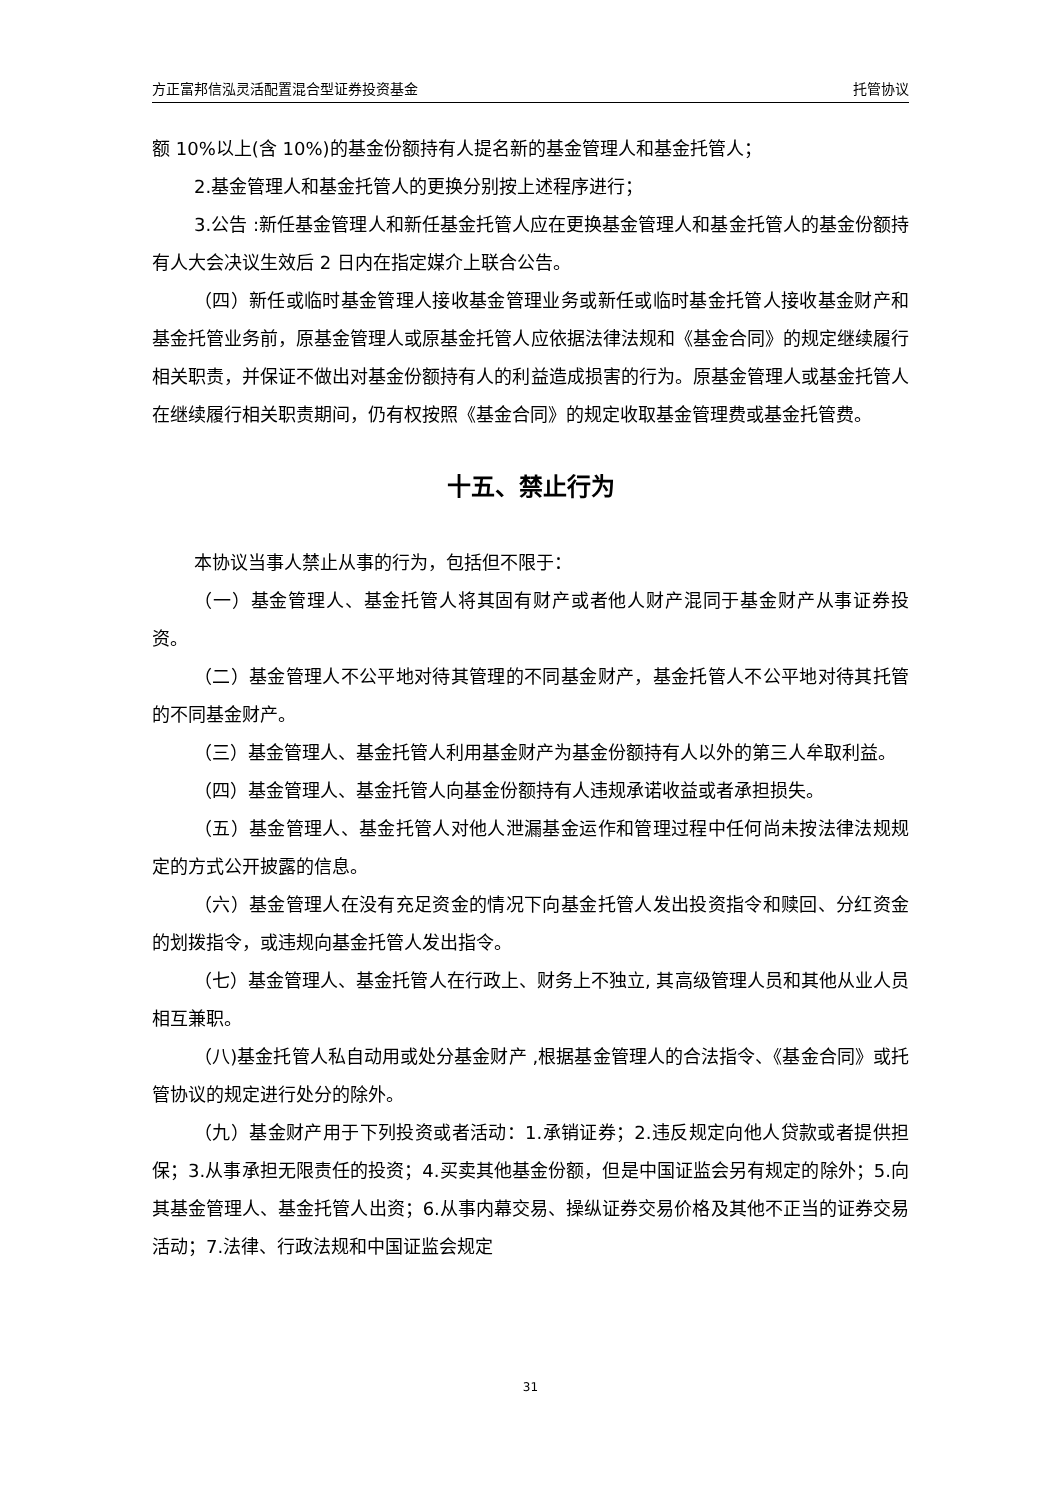方正富邦信泓灵活配置混合型证券投资基金 托管协议
额 10%以上(含 10%)的基金份额持有人提名新的基金管理人和基金托管人；
2.基金管理人和基金托管人的更换分别按上述程序进行；
3.公告 :新任基金管理人和新任基金托管人应在更换基金管理人和基金托管人的基金份额持有人大会决议生效后 2 日内在指定媒介上联合公告。
（四）新任或临时基金管理人接收基金管理业务或新任或临时基金托管人接收基金财产和基金托管业务前，原基金管理人或原基金托管人应依据法律法规和《基金合同》的规定继续履行相关职责，并保证不做出对基金份额持有人的利益造成损害的行为。原基金管理人或基金托管人在继续履行相关职责期间，仍有权按照《基金合同》的规定收取基金管理费或基金托管费。
十五、禁止行为
本协议当事人禁止从事的行为，包括但不限于：
（一）基金管理人、基金托管人将其固有财产或者他人财产混同于基金财产从事证券投资。
（二）基金管理人不公平地对待其管理的不同基金财产，基金托管人不公平地对待其托管的不同基金财产。
（三）基金管理人、基金托管人利用基金财产为基金份额持有人以外的第三人牟取利益。
（四）基金管理人、基金托管人向基金份额持有人违规承诺收益或者承担损失。
（五）基金管理人、基金托管人对他人泄漏基金运作和管理过程中任何尚未按法律法规规定的方式公开披露的信息。
（六）基金管理人在没有充足资金的情况下向基金托管人发出投资指令和赎回、分红资金的划拨指令，或违规向基金托管人发出指令。
（七）基金管理人、基金托管人在行政上、财务上不独立, 其高级管理人员和其他从业人员相互兼职。
（八)基金托管人私自动用或处分基金财产 ,根据基金管理人的合法指令、《基金合同》或托管协议的规定进行处分的除外。
（九）基金财产用于下列投资或者活动：1.承销证券；2.违反规定向他人贷款或者提供担保；3.从事承担无限责任的投资；4.买卖其他基金份额，但是中国证监会另有规定的除外；5.向其基金管理人、基金托管人出资；6.从事内幕交易、操纵证券交易价格及其他不正当的证券交易活动；7.法律、行政法规和中国证监会规定
31